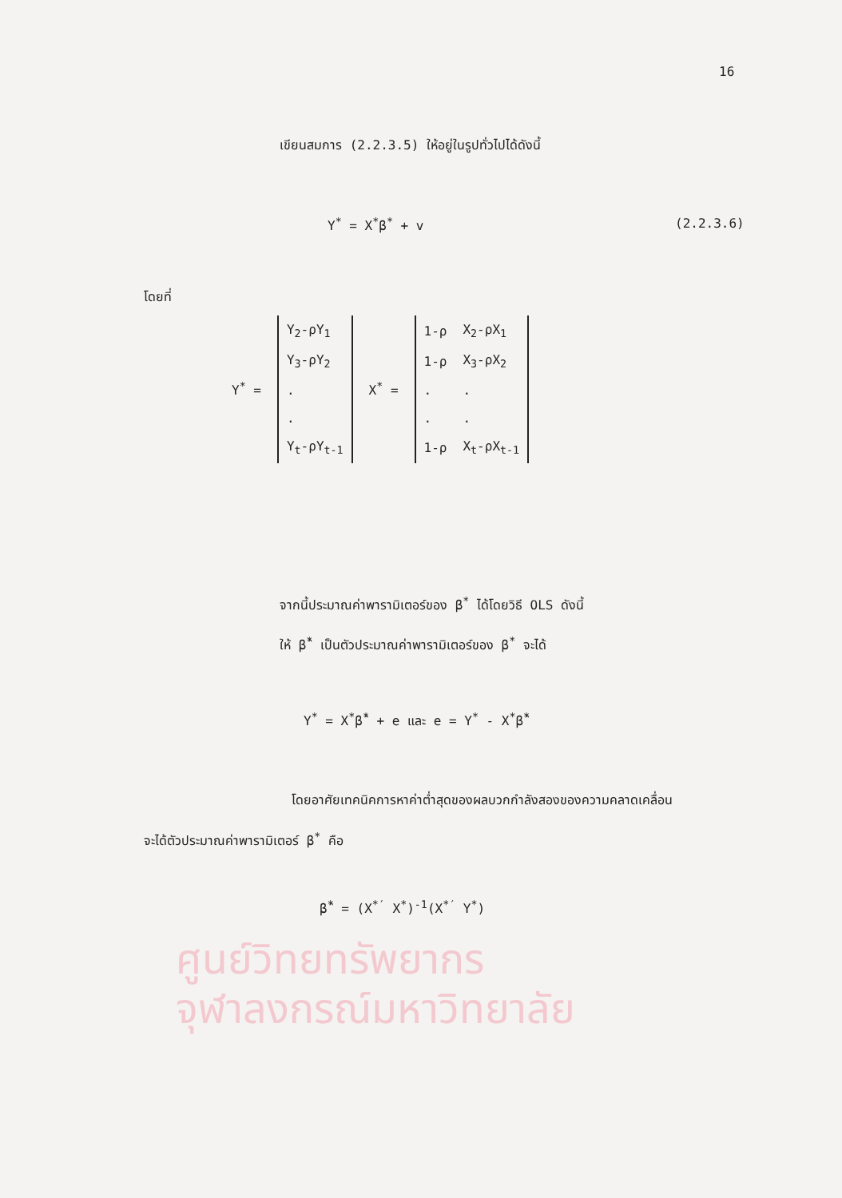ศูนย์วิทยทรัพยากร
จุฬาลงกรณ์มหาวิทยาลัย
16
เขียนสมการ (2.2.3.5) ให้อยู่ในรูปทั่วไปได้ดังนี้
Y<sup>*</sup> = X<sup>*</sup>β<sup>*</sup> + v (2.2.3.6)
โดยที่
Y<sup>*</sup> =
| Y<sub>2</sub>-ρY<sub>1</sub> |
| Y<sub>3</sub>-ρY<sub>2</sub> |
| . |
| . |
| Y<sub>t</sub>-ρY<sub>t-1</sub> |
X<sup>*</sup> =
| 1-ρ | X<sub>2</sub>-ρX<sub>1</sub> |
| 1-ρ | X<sub>3</sub>-ρX<sub>2</sub> |
| . | . |
| . | . |
| 1-ρ | X<sub>t</sub>-ρX<sub>t-1</sub> |
จากนี้ประมาณค่าพารามิเตอร์ของ β<sup>*</sup> ได้โดยวิธี OLS ดังนี้
ให้ β̂<sup>*</sup> เป็นตัวประมาณค่าพารามิเตอร์ของ β<sup>*</sup> จะได้
Y<sup>*</sup> = X<sup>*</sup>β̂<sup>*</sup> + e และ e = Y<sup>*</sup> - X<sup>*</sup>β̂<sup>*</sup>
โดยอาศัยเทคนิคการหาค่าต่ำสุดของผลบวกกำลังสองของความคลาดเคลื่อน
จะได้ตัวประมาณค่าพารามิเตอร์ β<sup>*</sup> คือ
β̂<sup>*</sup> = (X<sup>*′</sup> X<sup>*</sup>)<sup>-1</sup>(X<sup>*′</sup> Y<sup>*</sup>)